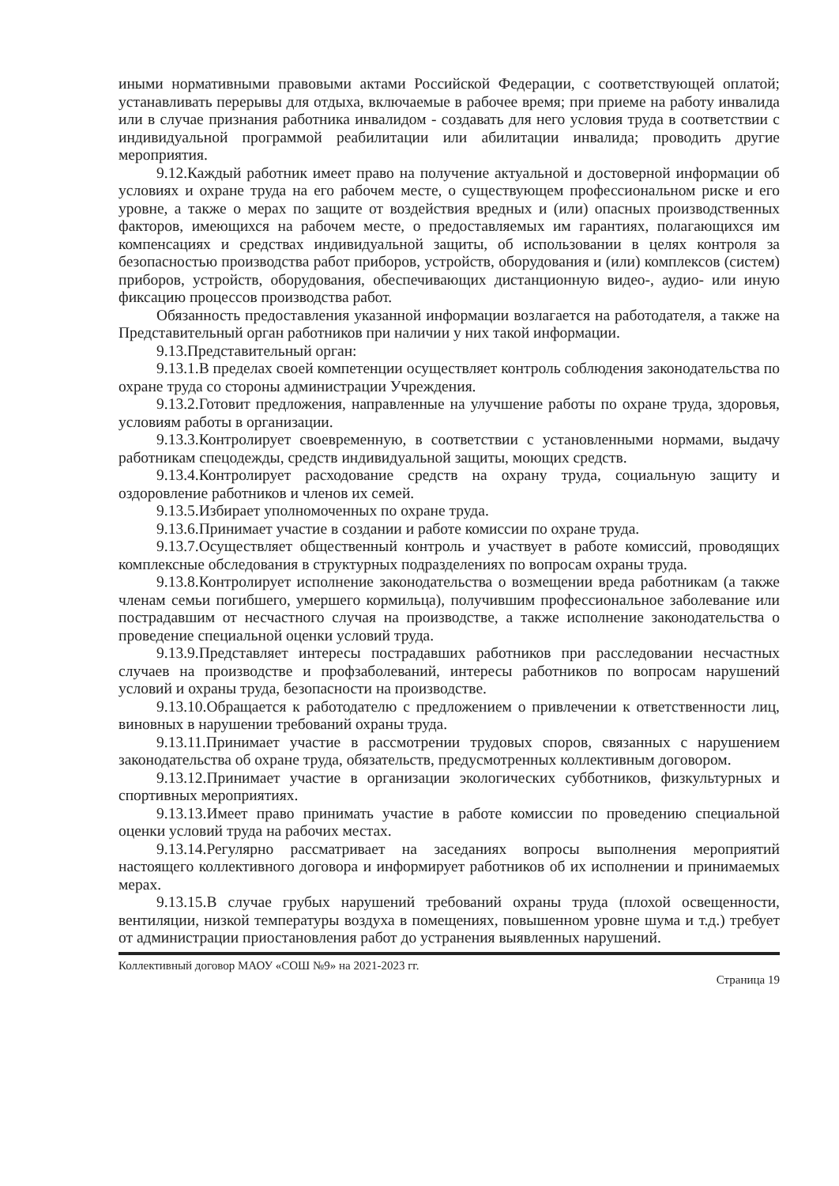иными нормативными правовыми актами Российской Федерации, с соответствующей оплатой; устанавливать перерывы для отдыха, включаемые в рабочее время; при приеме на работу инвалида или в случае признания работника инвалидом - создавать для него условия труда в соответствии с индивидуальной программой реабилитации или абилитации инвалида; проводить другие мероприятия.
9.12.Каждый работник имеет право на получение актуальной и достоверной информации об условиях и охране труда на его рабочем месте, о существующем профессиональном риске и его уровне, а также о мерах по защите от воздействия вредных и (или) опасных производственных факторов, имеющихся на рабочем месте, о предоставляемых им гарантиях, полагающихся им компенсациях и средствах индивидуальной защиты, об использовании в целях контроля за безопасностью производства работ приборов, устройств, оборудования и (или) комплексов (систем) приборов, устройств, оборудования, обеспечивающих дистанционную видео-, аудио- или иную фиксацию процессов производства работ.
Обязанность предоставления указанной информации возлагается на работодателя, а также на Представительный орган работников при наличии у них такой информации.
9.13.Представительный орган:
9.13.1.В пределах своей компетенции осуществляет контроль соблюдения законодательства по охране труда со стороны администрации Учреждения.
9.13.2.Готовит предложения, направленные на улучшение работы по охране труда, здоровья, условиям работы в организации.
9.13.3.Контролирует своевременную, в соответствии с установленными нормами, выдачу работникам спецодежды, средств индивидуальной защиты, моющих средств.
9.13.4.Контролирует расходование средств на охрану труда, социальную защиту и оздоровление работников и членов их семей.
9.13.5.Избирает уполномоченных по охране труда.
9.13.6.Принимает участие в создании и работе комиссии по охране труда.
9.13.7.Осуществляет общественный контроль и участвует в работе комиссий, проводящих комплексные обследования в структурных подразделениях по вопросам охраны труда.
9.13.8.Контролирует исполнение законодательства о возмещении вреда работникам (а также членам семьи погибшего, умершего кормильца), получившим профессиональное заболевание или пострадавшим от несчастного случая на производстве, а также исполнение законодательства о проведение специальной оценки условий труда.
9.13.9.Представляет интересы пострадавших работников при расследовании несчастных случаев на производстве и профзаболеваний, интересы работников по вопросам нарушений условий и охраны труда, безопасности на производстве.
9.13.10.Обращается к работодателю с предложением о привлечении к ответственности лиц, виновных в нарушении требований охраны труда.
9.13.11.Принимает участие в рассмотрении трудовых споров, связанных с нарушением законодательства об охране труда, обязательств, предусмотренных коллективным договором.
9.13.12.Принимает участие в организации экологических субботников, физкультурных и спортивных мероприятиях.
9.13.13.Имеет право принимать участие в работе комиссии по проведению специальной оценки условий труда на рабочих местах.
9.13.14.Регулярно рассматривает на заседаниях вопросы выполнения мероприятий настоящего коллективного договора и информирует работников об их исполнении и принимаемых мерах.
9.13.15.В случае грубых нарушений требований охраны труда (плохой освещенности, вентиляции, низкой температуры воздуха в помещениях, повышенном уровне шума и т.д.) требует от администрации приостановления работ до устранения выявленных нарушений.
Коллективный договор МАОУ «СОШ №9» на 2021-2023 гг.
Страница 19